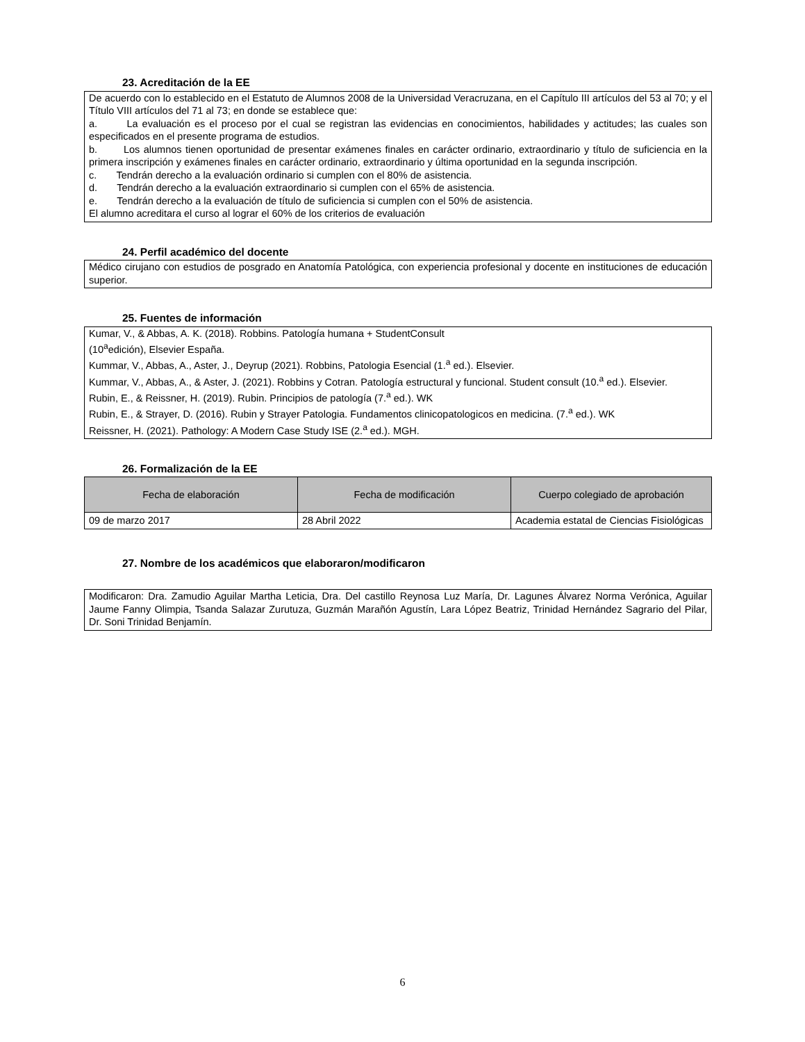23. Acreditación de la EE
De acuerdo con lo establecido en el Estatuto de Alumnos 2008 de la Universidad Veracruzana, en el Capítulo III artículos del 53 al 70; y el Título VIII artículos del 71 al 73; en donde se establece que:
a. La evaluación es el proceso por el cual se registran las evidencias en conocimientos, habilidades y actitudes; las cuales son especificados en el presente programa de estudios.
b. Los alumnos tienen oportunidad de presentar exámenes finales en carácter ordinario, extraordinario y título de suficiencia en la primera inscripción y exámenes finales en carácter ordinario, extraordinario y última oportunidad en la segunda inscripción.
c. Tendrán derecho a la evaluación ordinario si cumplen con el 80% de asistencia.
d. Tendrán derecho a la evaluación extraordinario si cumplen con el 65% de asistencia.
e. Tendrán derecho a la evaluación de título de suficiencia si cumplen con el 50% de asistencia.
El alumno acreditara el curso al lograr el 60% de los criterios de evaluación
24. Perfil académico del docente
Médico cirujano con estudios de posgrado en Anatomía Patológica, con experiencia profesional y docente en instituciones de educación superior.
25. Fuentes de información
Kumar, V., & Abbas, A. K. (2018). Robbins. Patología humana + StudentConsult
(10<sup>a</sup>edición), Elsevier España.
Kummar, V., Abbas, A., Aster, J., Deyrup (2021). Robbins, Patologia Esencial (1.<sup>a</sup> ed.). Elsevier.
Kummar, V., Abbas, A., & Aster, J. (2021). Robbins y Cotran. Patología estructural y funcional. Student consult (10.<sup>a</sup> ed.). Elsevier.
Rubin, E., & Reissner, H. (2019). Rubin. Principios de patología (7.<sup>a</sup> ed.). WK
Rubin, E., & Strayer, D. (2016). Rubin y Strayer Patologia. Fundamentos clinicopatologicos en medicina. (7.<sup>a</sup> ed.). WK
Reissner, H. (2021). Pathology: A Modern Case Study ISE (2.<sup>a</sup> ed.). MGH.
26. Formalización de la EE
| Fecha de elaboración | Fecha de modificación | Cuerpo colegiado de aprobación |
| --- | --- | --- |
| 09 de marzo 2017 | 28 Abril 2022 | Academia estatal de Ciencias Fisiológicas |
27. Nombre de los académicos que elaboraron/modificaron
Modificaron: Dra. Zamudio Aguilar Martha Leticia, Dra. Del castillo Reynosa Luz María, Dr. Lagunes Álvarez Norma Verónica, Aguilar Jaume Fanny Olimpia, Tsanda Salazar Zurutuza, Guzmán Marañón Agustín, Lara López Beatriz, Trinidad Hernández Sagrario del Pilar, Dr. Soni Trinidad Benjamín.
6